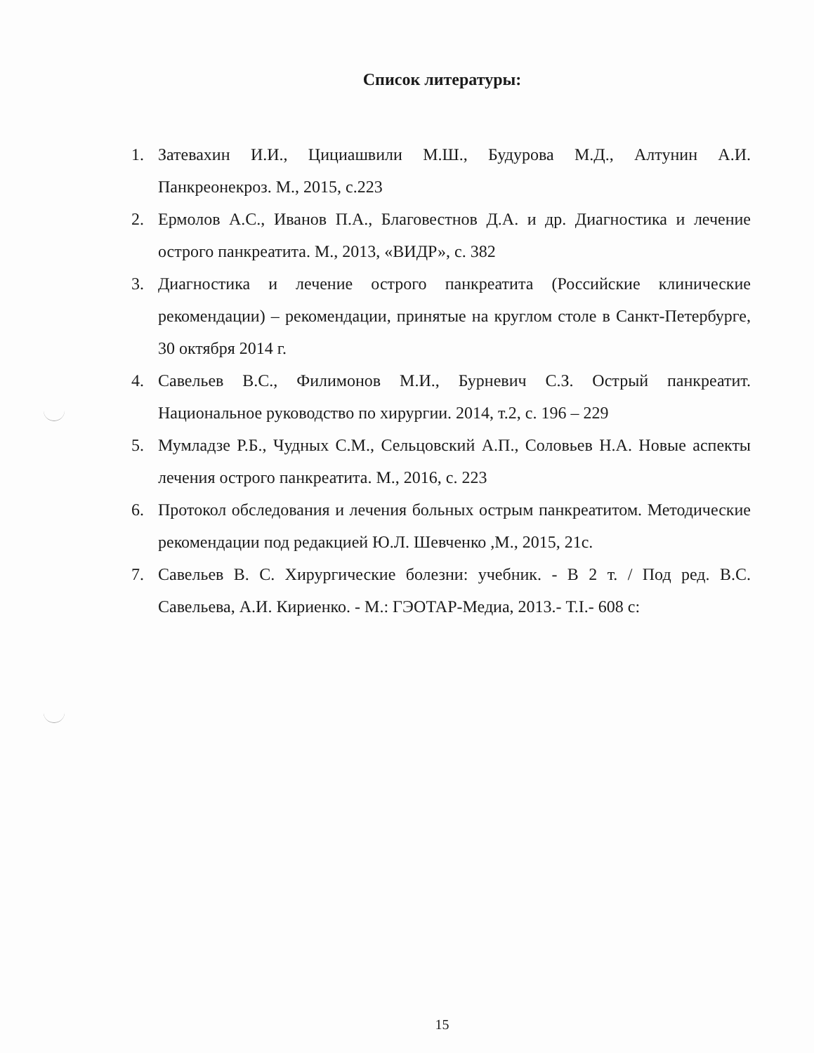Список литературы:
1. Затевахин И.И., Цициашвили М.Ш., Будурова М.Д., Алтунин А.И. Панкреонекроз. М., 2015, с.223
2. Ермолов А.С., Иванов П.А., Благовестнов Д.А. и др. Диагностика и лечение острого панкреатита. М., 2013, «ВИДР», с. 382
3. Диагностика и лечение острого панкреатита (Российские клинические рекомендации) – рекомендации, принятые на круглом столе в Санкт-Петербурге, 30 октября 2014 г.
4. Савельев В.С., Филимонов М.И., Бурневич С.З. Острый панкреатит. Национальное руководство по хирургии. 2014, т.2, с. 196 – 229
5. Мумладзе Р.Б., Чудных С.М., Сельцовский А.П., Соловьев Н.А. Новые аспекты лечения острого панкреатита. М., 2016, с. 223
6. Протокол обследования и лечения больных острым панкреатитом. Методические рекомендации под редакцией Ю.Л. Шевченко ,М., 2015, 21с.
7. Савельев В. С. Хирургические болезни: учебник. - В 2 т. / Под ред. В.С. Савельева, А.И. Кириенко. - М.: ГЭОТАР-Медиа, 2013.- Т.I.- 608 с:
15